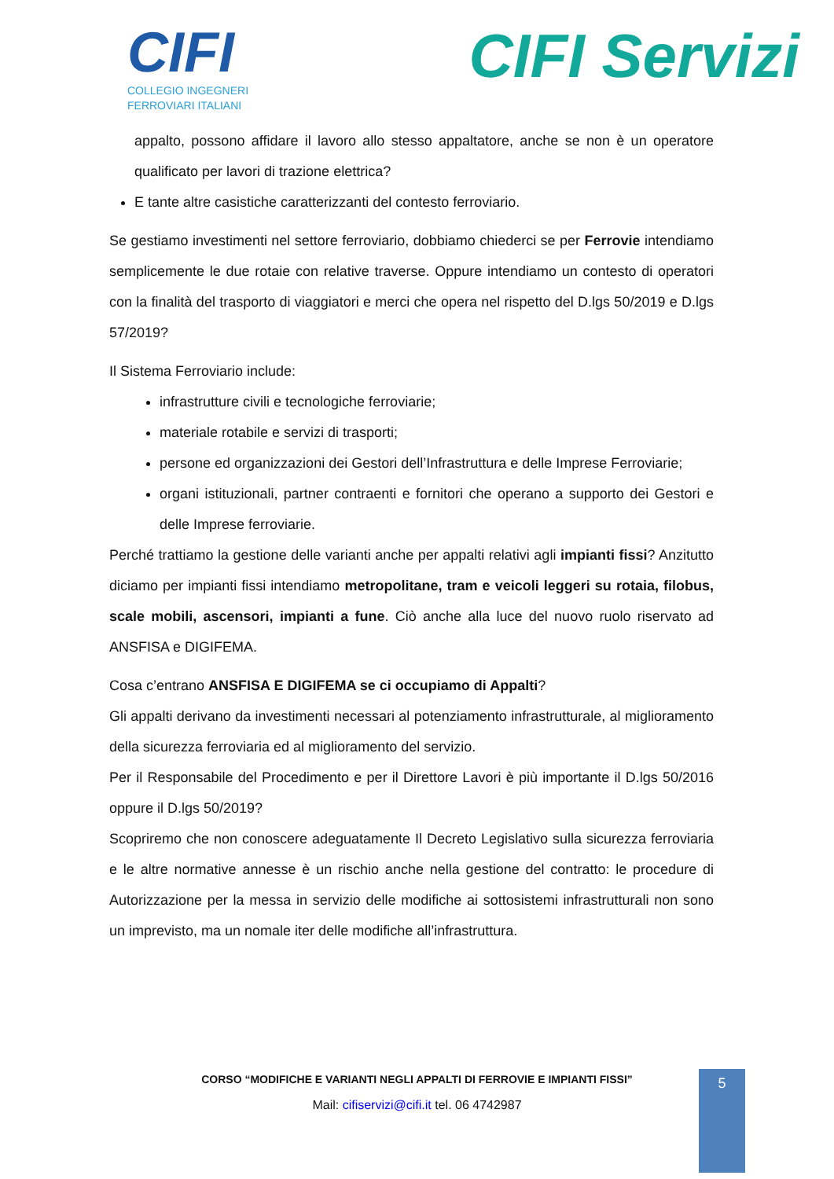CIFI
COLLEGIO INGEGNERI
FERROVIARI ITALIANI
CIFI Servizi
appalto, possono affidare il lavoro allo stesso appaltatore, anche se non è un operatore qualificato per lavori di trazione elettrica?
E tante altre casistiche caratterizzanti del contesto ferroviario.
Se gestiamo investimenti nel settore ferroviario, dobbiamo chiederci se per Ferrovie intendiamo semplicemente le due rotaie con relative traverse. Oppure intendiamo un contesto di operatori con la finalità del trasporto di viaggiatori e merci che opera nel rispetto del D.lgs 50/2019 e D.lgs 57/2019?
Il Sistema Ferroviario include:
infrastrutture civili e tecnologiche ferroviarie;
materiale rotabile e servizi di trasporti;
persone ed organizzazioni dei Gestori dell’Infrastruttura e delle Imprese Ferroviarie;
organi istituzionali, partner contraenti e fornitori che operano a supporto dei Gestori e delle Imprese ferroviarie.
Perché trattiamo la gestione delle varianti anche per appalti relativi agli impianti fissi? Anzitutto diciamo per impianti fissi intendiamo metropolitane, tram e veicoli leggeri su rotaia, filobus, scale mobili, ascensori, impianti a fune. Ciò anche alla luce del nuovo ruolo riservato ad ANSFISA e DIGIFEMA.
Cosa c’entrano ANSFISA E DIGIFEMA se ci occupiamo di Appalti?
Gli appalti derivano da investimenti necessari al potenziamento infrastrutturale, al miglioramento della sicurezza ferroviaria ed al miglioramento del servizio.
Per il Responsabile del Procedimento e per il Direttore Lavori è più importante il D.lgs 50/2016 oppure il D.lgs 50/2019?
Scopriremo che non conoscere adeguatamente Il Decreto Legislativo sulla sicurezza ferroviaria e le altre normative annesse è un rischio anche nella gestione del contratto: le procedure di Autorizzazione per la messa in servizio delle modifiche ai sottosistemi infrastrutturali non sono un imprevisto, ma un nomale iter delle modifiche all’infrastruttura.
CORSO “MODIFICHE E VARIANTI NEGLI APPALTI DI FERROVIE E IMPIANTI FISSI”
Mail: cifiservizi@cifi.it tel. 06 4742987
5